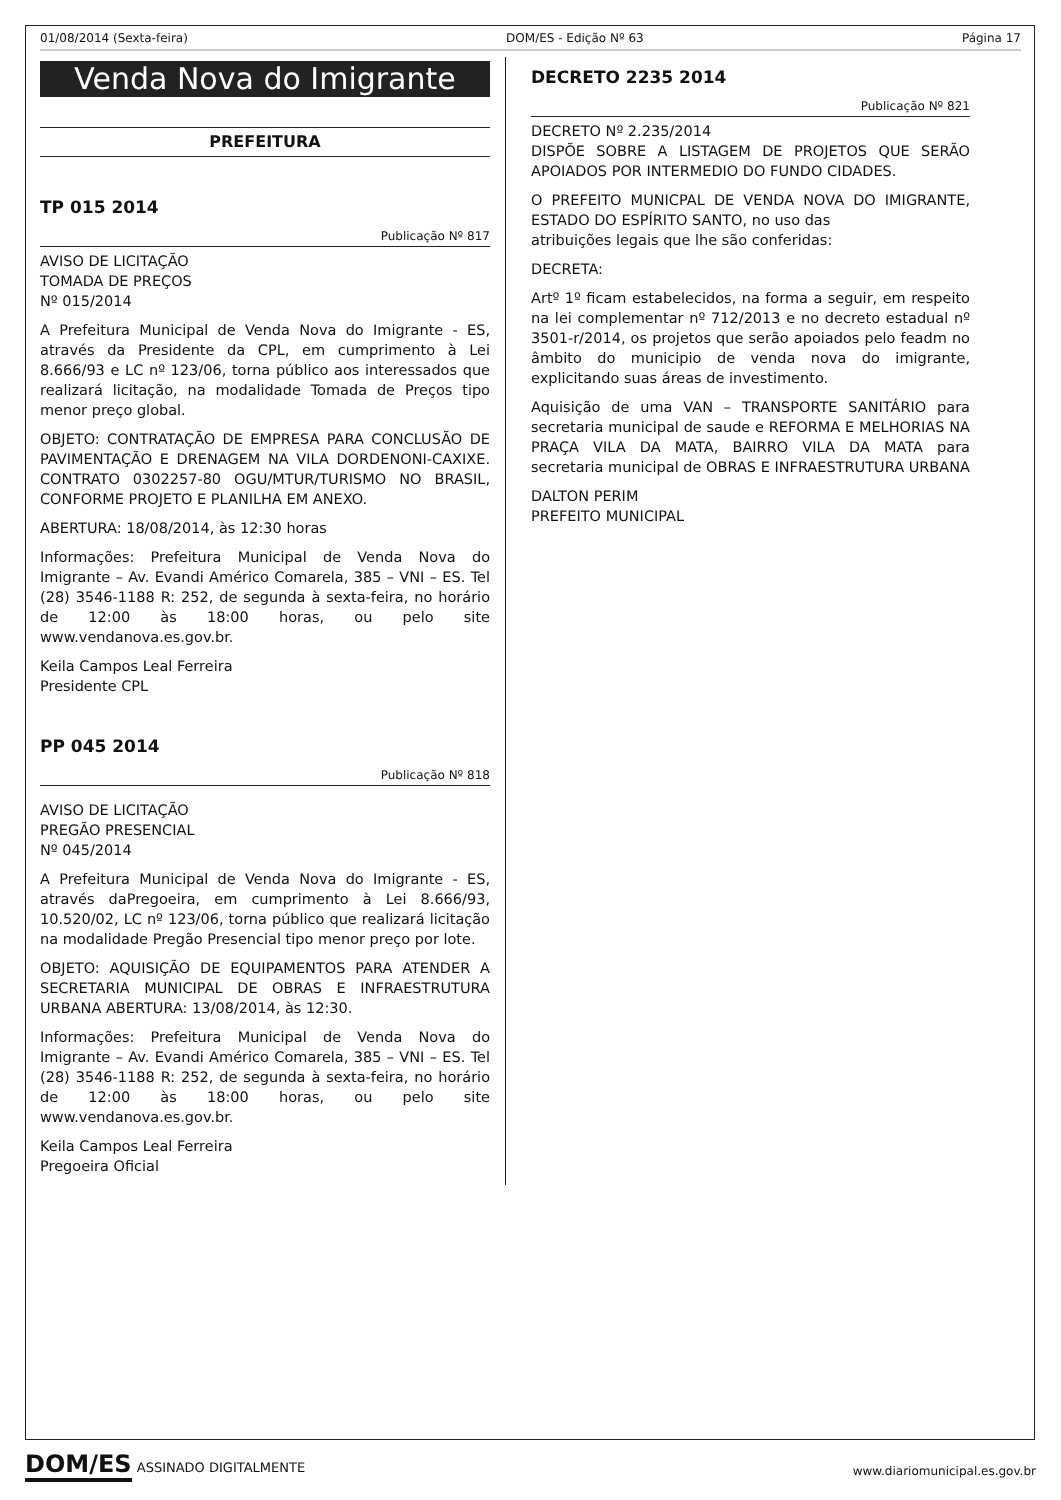01/08/2014 (Sexta-feira) DOM/ES - Edição Nº 63 Página 17
Venda Nova do Imigrante
PREFEITURA
TP 015 2014
Publicação Nº 817
AVISO DE LICITAÇÃO
TOMADA DE PREÇOS
Nº 015/2014
A Prefeitura Municipal de Venda Nova do Imigrante - ES, através da Presidente da CPL, em cumprimento à Lei 8.666/93 e LC nº 123/06, torna público aos interessados que realizará licitação, na modalidade Tomada de Preços tipo menor preço global.
OBJETO: CONTRATAÇÃO DE EMPRESA PARA CONCLUSÃO DE PAVIMENTAÇÃO E DRENAGEM NA VILA DORDENONI-CAXIXE. CONTRATO 0302257-80 OGU/MTUR/TURISMO NO BRASIL, CONFORME PROJETO E PLANILHA EM ANEXO.
ABERTURA: 18/08/2014, às 12:30 horas
Informações: Prefeitura Municipal de Venda Nova do Imigrante – Av. Evandi Américo Comarela, 385 – VNI – ES. Tel (28) 3546-1188 R: 252, de segunda à sexta-feira, no horário de 12:00 às 18:00 horas, ou pelo site www.vendanova.es.gov.br.
Keila Campos Leal Ferreira
Presidente CPL
PP 045 2014
Publicação Nº 818
AVISO DE LICITAÇÃO
PREGÃO PRESENCIAL
Nº 045/2014
A Prefeitura Municipal de Venda Nova do Imigrante - ES, através daPregoeira, em cumprimento à Lei 8.666/93, 10.520/02, LC nº 123/06, torna público que realizará licitação na modalidade Pregão Presencial tipo menor preço por lote.
OBJETO: AQUISIÇÃO DE EQUIPAMENTOS PARA ATENDER A SECRETARIA MUNICIPAL DE OBRAS E INFRAESTRUTURA URBANA ABERTURA: 13/08/2014, às 12:30.
Informações: Prefeitura Municipal de Venda Nova do Imigrante – Av. Evandi Américo Comarela, 385 – VNI – ES. Tel (28) 3546-1188 R: 252, de segunda à sexta-feira, no horário de 12:00 às 18:00 horas, ou pelo site www.vendanova.es.gov.br.
Keila Campos Leal Ferreira
Pregoeira Oficial
DECRETO 2235 2014
Publicação Nº 821
DECRETO Nº 2.235/2014
DISPÕE SOBRE A LISTAGEM DE PROJETOS QUE SERÃO APOIADOS POR INTERMEDIO DO FUNDO CIDADES.
O PREFEITO MUNICPAL DE VENDA NOVA DO IMIGRANTE, ESTADO DO ESPÍRITO SANTO, no uso das
atribuições legais que lhe são conferidas:
DECRETA:
Artº 1º ficam estabelecidos, na forma a seguir, em respeito na lei complementar nº 712/2013 e no decreto estadual nº 3501-r/2014, os projetos que serão apoiados pelo feadm no âmbito do municipio de venda nova do imigrante, explicitando suas áreas de investimento.
Aquisição de uma VAN – TRANSPORTE SANITÁRIO para secretaria municipal de saude e REFORMA E MELHORIAS NA PRAÇA VILA DA MATA, BAIRRO VILA DA MATA para secretaria municipal de OBRAS E INFRAESTRUTURA URBANA
DALTON PERIM
PREFEITO MUNICIPAL
DOM/ES ASSINADO DIGITALMENTE
www.diariomunicipal.es.gov.br